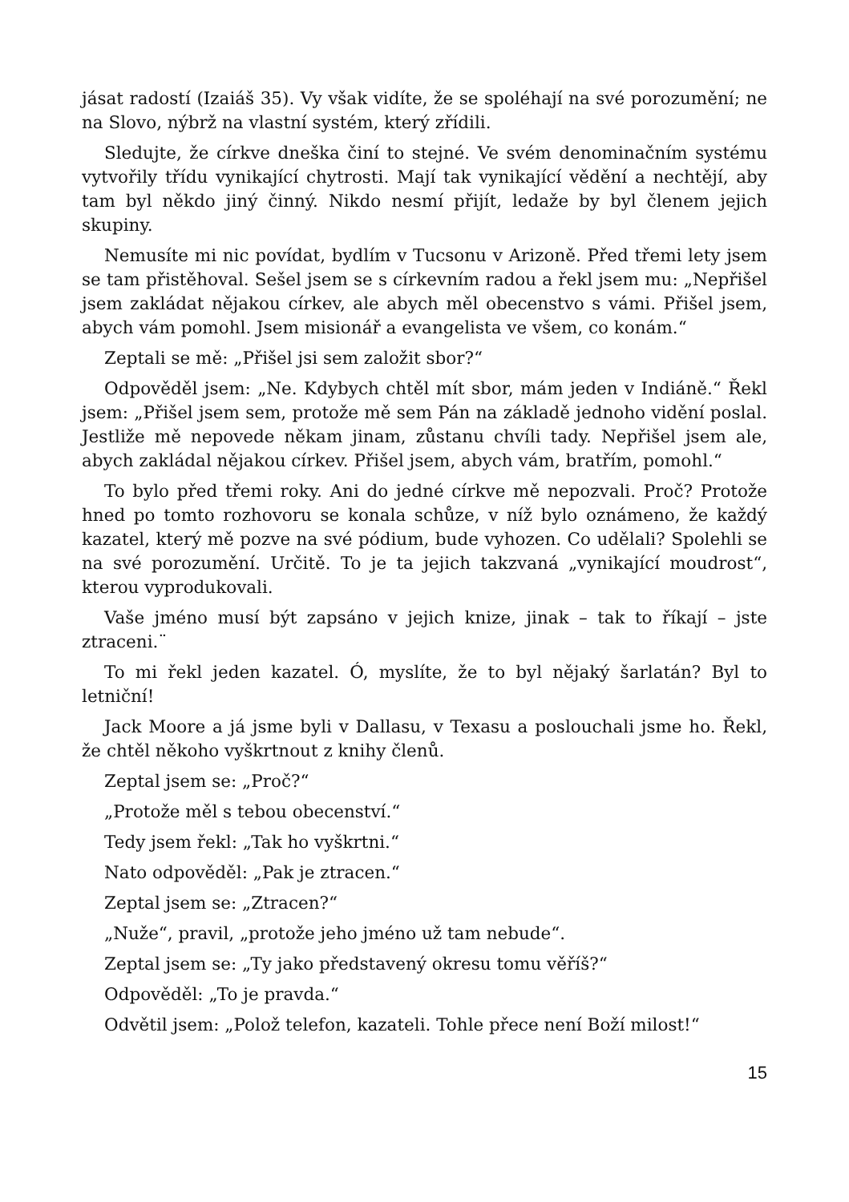jásat radostí (Izaiáš 35). Vy však vidíte, že se spoléhají na své porozumění; ne na Slovo, nýbrž na vlastní systém, který zřídili.
Sledujte, že církve dneška činí to stejné. Ve svém denominačním systému vytvořily třídu vynikající chytrosti. Mají tak vynikající vědění a nechtějí, aby tam byl někdo jiný činný. Nikdo nesmí přijít, ledaže by byl členem jejich skupiny.
Nemusíte mi nic povídat, bydlím v Tucsonu v Arizoně. Před třemi lety jsem se tam přistěhoval. Sešel jsem se s církevním radou a řekl jsem mu: „Nepřišel jsem zakládat nějakou církev, ale abych měl obecenstvo s vámi. Přišel jsem, abych vám pomohl. Jsem misionář a evangelista ve všem, co konám.“
Zeptali se mě: „Přišel jsi sem založit sbor?“
Odpověděl jsem: „Ne. Kdybych chtěl mít sbor, mám jeden v Indiáně.“ Řekl jsem: „Přišel jsem sem, protože mě sem Pán na základě jednoho vidění poslal. Jestliže mě nepovede někam jinam, zůstanu chvíli tady. Nepřišel jsem ale, abych zakládal nějakou církev. Přišel jsem, abych vám, bratřím, pomohl.“
To bylo před třemi roky. Ani do jedné církve mě nepozvali. Proč? Protože hned po tomto rozhovoru se konala schůze, v níž bylo oznámeno, že každý kazatel, který mě pozve na své pódium, bude vyhozen. Co udělali? Spolehli se na své porozumění. Určitě. To je ta jejich takzvaná „vynikající moudrost“, kterou vyprodukovali.
Vaše jméno musí být zapsáno v jejich knize, jinak – tak to říkají – jste ztraceni.¨
To mi řekl jeden kazatel. Ó, myslíte, že to byl nějaký šarlatán? Byl to letniční!
Jack Moore a já jsme byli v Dallasu, v Texasu a poslouchali jsme ho. Řekl, že chtěl někoho vyškrtnout z knihy členů.
Zeptal jsem se: „Proč?“
„Protože měl s tebou obecenství.“
Tedy jsem řekl: „Tak ho vyškrtni.“
Nato odpověděl: „Pak je ztracen.“
Zeptal jsem se: „Ztracen?“
„Nuže“, pravil, „protože jeho jméno už tam nebude“.
Zeptal jsem se: „Ty jako představený okresu tomu věříš?“
Odpověděl: „To je pravda.“
Odvětil jsem: „Polož telefon, kazateli. Tohle přece není Boží milost!“
15